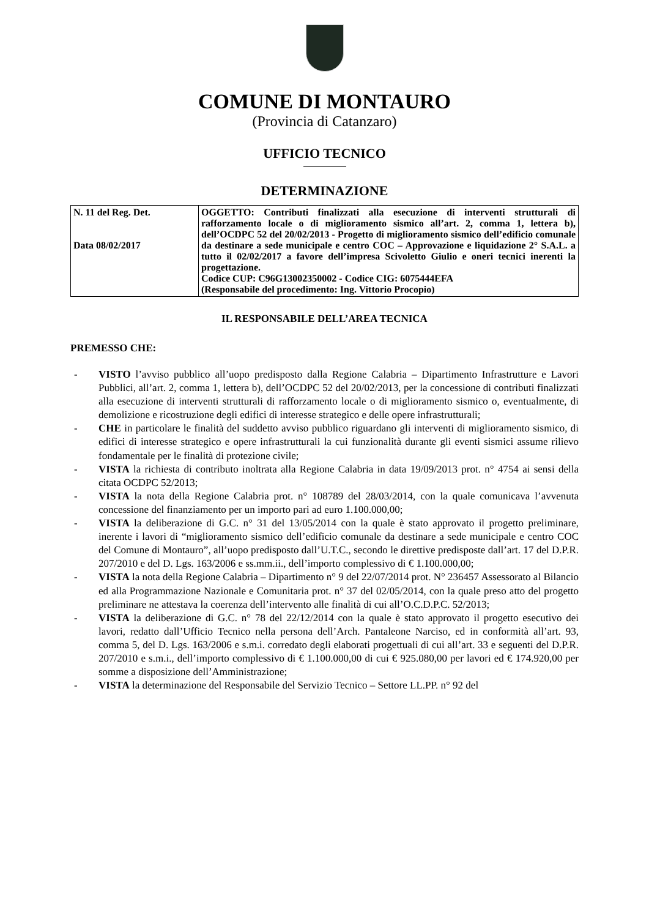COMUNE DI MONTAURO
(Provincia di Catanzaro)
UFFICIO TECNICO
DETERMINAZIONE
| N. 11 del Reg. Det. Data 08/02/2017 | OGGETTO: Contributi finalizzati alla esecuzione di interventi strutturali di rafforzamento locale o di miglioramento sismico all’art. 2, comma 1, lettera b), dell’OCDPC 52 del 20/02/2013 - Progetto di miglioramento sismico dell’edificio comunale da destinare a sede municipale e centro COC – Approvazione e liquidazione 2° S.A.L. a tutto il 02/02/2017 a favore dell’impresa Scivoletto Giulio e oneri tecnici inerenti la progettazione. Codice CUP: C96G13002350002 - Codice CIG: 6075444EFA (Responsabile del procedimento: Ing. Vittorio Procopio) |
IL RESPONSABILE DELL’AREA TECNICA
PREMESSO CHE:
- VISTO l’avviso pubblico all’uopo predisposto dalla Regione Calabria – Dipartimento Infrastrutture e Lavori Pubblici, all’art. 2, comma 1, lettera b), dell’OCDPC 52 del 20/02/2013, per la concessione di contributi finalizzati alla esecuzione di interventi strutturali di rafforzamento locale o di miglioramento sismico o, eventualmente, di demolizione e ricostruzione degli edifici di interesse strategico e delle opere infrastrutturali;
- CHE in particolare le finalità del suddetto avviso pubblico riguardano gli interventi di miglioramento sismico, di edifici di interesse strategico e opere infrastrutturali la cui funzionalità durante gli eventi sismici assume rilievo fondamentale per le finalità di protezione civile;
- VISTA la richiesta di contributo inoltrata alla Regione Calabria in data 19/09/2013 prot. n° 4754 ai sensi della citata OCDPC 52/2013;
- VISTA la nota della Regione Calabria prot. n° 108789 del 28/03/2014, con la quale comunicava l’avvenuta concessione del finanziamento per un importo pari ad euro 1.100.000,00;
- VISTA la deliberazione di G.C. n° 31 del 13/05/2014 con la quale è stato approvato il progetto preliminare, inerente i lavori di “miglioramento sismico dell’edificio comunale da destinare a sede municipale e centro COC del Comune di Montauro”, all’uopo predisposto dall’U.T.C., secondo le direttive predisposte dall’art. 17 del D.P.R. 207/2010 e del D. Lgs. 163/2006 e ss.mm.ii., dell’importo complessivo di € 1.100.000,00;
- VISTA la nota della Regione Calabria – Dipartimento n° 9 del 22/07/2014 prot. N° 236457 Assessorato al Bilancio ed alla Programmazione Nazionale e Comunitaria prot. n° 37 del 02/05/2014, con la quale preso atto del progetto preliminare ne attestava la coerenza dell’intervento alle finalità di cui all’O.C.D.P.C. 52/2013;
- VISTA la deliberazione di G.C. n° 78 del 22/12/2014 con la quale è stato approvato il progetto esecutivo dei lavori, redatto dall’Ufficio Tecnico nella persona dell’Arch. Pantaleone Narciso, ed in conformità all’art. 93, comma 5, del D. Lgs. 163/2006 e s.m.i. corredato degli elaborati progettuali di cui all’art. 33 e seguenti del D.P.R. 207/2010 e s.m.i., dell’importo complessivo di € 1.100.000,00 di cui € 925.080,00 per lavori ed € 174.920,00 per somme a disposizione dell’Amministrazione;
- VISTA la determinazione del Responsabile del Servizio Tecnico – Settore LL.PP. n° 92 del